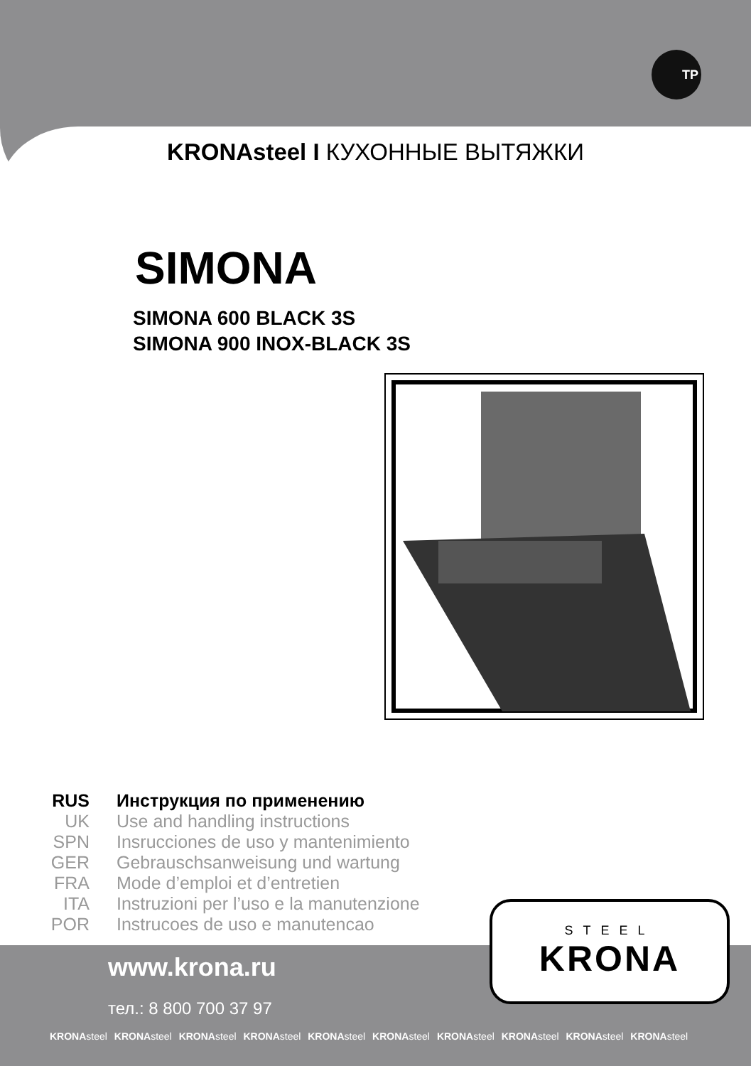TP
KRONAsteel I КУХОННЫЕ ВЫТЯЖКИ
SIMONA
SIMONA 600 BLACK 3S
SIMONA 900 INOX-BLACK 3S
RUS Инструкция по применению
UK Use and handling instructions
SPN Insrucciones de uso y mantenimiento
GER Gebrauschsanweisung und wartung
FRA Mode d’emploi et d’entretien
ITA Instruzioni per l’uso e la manutenzione
POR Instrucoes de uso e manutencao
www.krona.ru
тел.: 8 800 700 37 97
KRONAsteel KRONAsteel KRONAsteel KRONAsteel KRONAsteel KRONAsteel KRONAsteel KRONAsteel KRONAsteel KRONAsteel
STEEL
KRONA